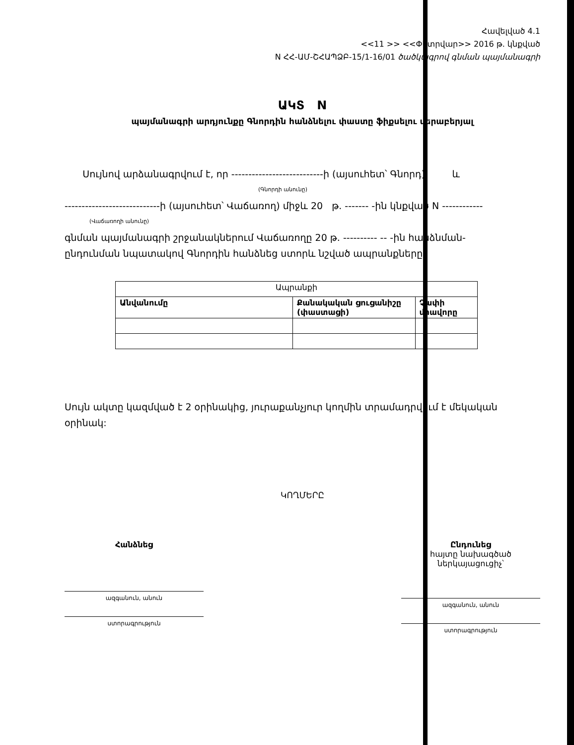Հավելված 4.1
<<11 >> <<Փետրվար>> 2016 թ. կնքված
N ՀՀ-ԱՄ-ՇՀԱՊՁԲ-15/1-16/01 ծածկագրով գնման պայմանագրի
ԱԿՏ N
պայմանագրի արդյունքը Գնորդին հանձնելու փաստը ֆիքսելու վերաբերյալ
Սույնով արձանագրվում է, որ ---------------------------ի (այսուհետ՝ Գնորդ) և
(Գնորդի անունը)
----------------------------ի (այսուհետ՝ Վաճառող) միջև 20 թ. ------- -ին կնքված N ------------
(Վաճառողի անունը)
գնման պայմանագրի շրջանակներում Վաճառողը 20 թ. ---------- -- -ին հանձնման-
ընդունման նպատակով Գնորդին հանձնեց ստորև նշված ապրանքները.
| Ապրանքի | | |
| --- | --- | --- |
| Անվանումը | Քանակական ցուցանիշը (փաստացի) | Չափի միավորը |
Սույն ակտը կազմված է 2 օրինակից, յուրաքանչյուր կողմին տրամադրվում է մեկական օրինակ:
ԿՈՂՄԵՐԸ
Հանձնեց
ազգանուն, անուն
ստորագրություն
Ընդունեց
հայտը նախագծած ներկայացուցիչ՝
ազգանուն, անուն
ստորագրություն